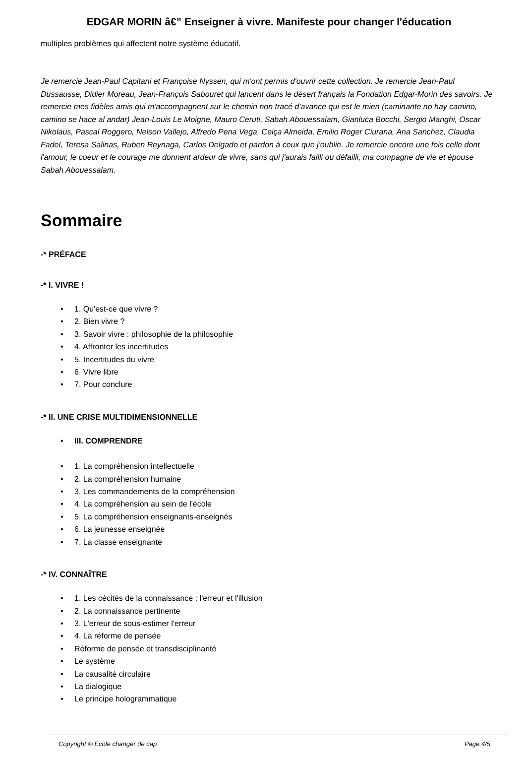EDGAR MORIN â€” Enseigner à vivre. Manifeste pour changer l'éducation
multiples problèmes qui affectent notre système éducatif.
Je remercie Jean-Paul Capitani et Françoise Nyssen, qui m'ont permis d'ouvrir cette collection. Je remercie Jean-Paul Dussausse, Didier Moreau, Jean-François Sabouret qui lancent dans le désert français la Fondation Edgar-Morin des savoirs. Je remercie mes fidèles amis qui m'accompagnent sur le chemin non tracé d'avance qui est le mien (caminante no hay camino, camino se hace al andar) Jean-Louis Le Moigne, Mauro Ceruti, Sabah Abouessalam, Gianluca Bocchi, Sergio Manghi, Oscar Nikolaus, Pascal Roggero, Nelson Vallejo, Alfredo Pena Vega, Ceiça Almeida, Emilio Roger Ciurana, Ana Sanchez, Claudia Fadel, Teresa Salinas, Ruben Reynaga, Carlos Delgado et pardon à ceux que j'oublie. Je remercie encore une fois celle dont l'amour, le coeur et le courage me donnent ardeur de vivre, sans qui j'aurais failli ou défailli, ma compagne de vie et épouse Sabah Abouessalam.
Sommaire
-* PRÉFACE
-* I. VIVRE !
• 1. Qu'est-ce que vivre ?
• 2. Bien vivre ?
• 3. Savoir vivre : philosophie de la philosophie
• 4. Affronter les incertitudes
• 5. Incertitudes du vivre
• 6. Vivre libre
• 7. Pour conclure
-* II. UNE CRISE MULTIDIMENSIONNELLE
• III. COMPRENDRE
• 1. La compréhension intellectuelle
• 2. La compréhension humaine
• 3. Les commandements de la compréhension
• 4. La compréhension au sein de l'école
• 5. La compréhension enseignants-enseignés
• 6. La jeunesse enseignée
• 7. La classe enseignante
-* IV. CONNAÎTRE
• 1. Les cécités de la connaissance : l'erreur et l'illusion
• 2. La connaissance pertinente
• 3. L'erreur de sous-estimer l'erreur
• 4. La réforme de pensée
• Réforme de pensée et transdisciplinarité
• Le système
• La causalité circulaire
• La dialogique
• Le principe hologrammatique
Copyright © École changer de cap Page 4/5